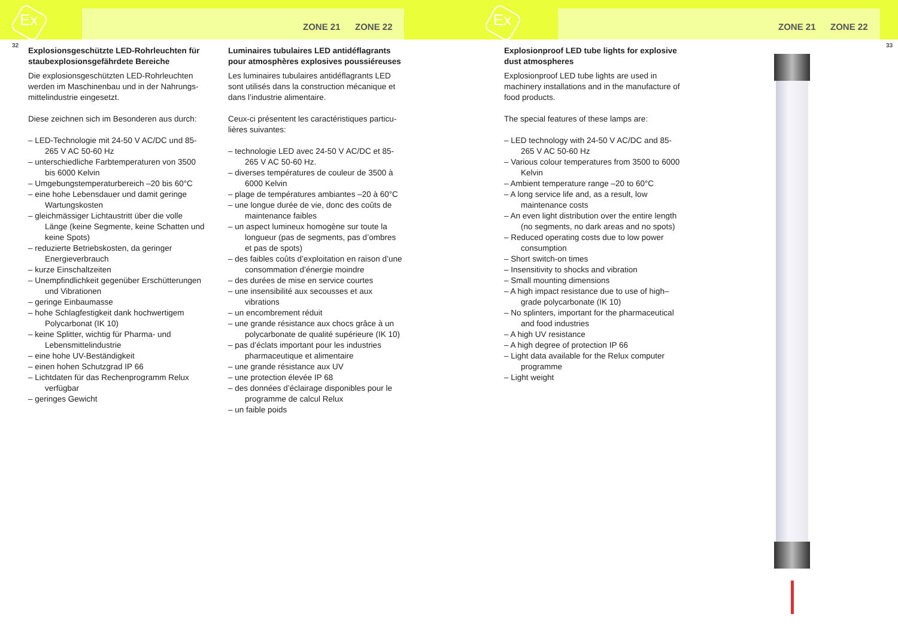Ex Ex
ZONE 21 ZONE 22 ZONE 21 ZONE 22
32 33
Explosionsgeschützte LED-Rohrleuchten für staubexplosionsgefährdete Bereiche
Die explosionsgeschützten LED-Rohrleuchten werden im Maschinenbau und in der Nahrungs­mittelindustrie eingesetzt.
Diese zeichnen sich im Besonderen aus durch:
– LED-Technologie mit 24-50 V AC/DC und 85-265 V AC 50-60 Hz
– unterschiedliche Farbtemperaturen von 3500 bis 6000 Kelvin
– Umgebungstemperaturbereich –20 bis 60°C
– eine hohe Lebensdauer und damit geringe Wartungskosten
– gleichmässiger Lichtaustritt über die volle Länge (keine Segmente, keine Schatten und keine Spots)
– reduzierte Betriebskosten, da geringer Energieverbrauch
– kurze Einschaltzeiten
– Unempfindlichkeit gegenüber Erschütte­rungen und Vibrationen
– geringe Einbaumasse
– hohe Schlagfestigkeit dank hochwertigem Polycarbonat (IK 10)
– keine Splitter, wichtig für Pharma- und Lebensmittelindustrie
– eine hohe UV-Beständigkeit
– einen hohen Schutzgrad IP 66
– Lichtdaten für das Rechenprogramm Relux verfügbar
– geringes Gewicht
Luminaires tubulaires LED antidéflagrants pour atmosphères explosives poussié­reuses
Les luminaires tubulaires antidéflagrants LED sont utilisés dans la construction mécanique et dans l’industrie alimentaire.
Ceux-ci présentent les caractéristiques particu­lières suivantes:
– technologie LED avec 24-50 V AC/DC et 85-265 V AC 50-60 Hz.
– diverses températures de couleur de 3500 à 6000 Kelvin
– plage de températures ambiantes –20 à 60°C
– une longue durée de vie, donc des coûts de maintenance faibles
– un aspect lumineux homogène sur toute la longueur (pas de segments, pas d’ombres et pas de spots)
– des faibles coûts d’exploitation en raison d’une consommation d’énergie moindre
– des durées de mise en service courtes
– une insensibilité aux secousses et aux vibrations
– un encombrement réduit
– une grande résistance aux chocs grâce à un polycarbonate de qualité supérieure (IK 10)
– pas d’éclats important pour les industries pharmaceutique et alimentaire
– une grande résistance aux UV
– une protection élevée IP 68
– des données d’éclairage disponibles pour le programme de calcul Relux
– un faible poids
Explosionproof LED tube lights for explosive dust atmospheres
Explosionproof LED tube lights are used in machinery installations and in the manufacture of food products.
The special features of these lamps are:
– LED technology with 24-50 V AC/DC and 85-265 V AC 50-60 Hz
– Various colour temperatures from 3500 to 6000 Kelvin
– Ambient temperature range –20 to 60°C
– A long service life and, as a result, low maintenance costs
– An even light distribution over the entire length (no segments, no dark areas and no spots)
– Reduced operating costs due to low power consumption
– Short switch-on times
– Insensitivity to shocks and vibration
– Small mounting dimensions
– A high impact resistance due to use of high–grade polycarbonate (IK 10)
– No splinters, important for the pharmaceuti­cal and food industries
– A high UV resistance
– A high degree of protection IP 66
– Light data available for the Relux computer programme
– Light weight